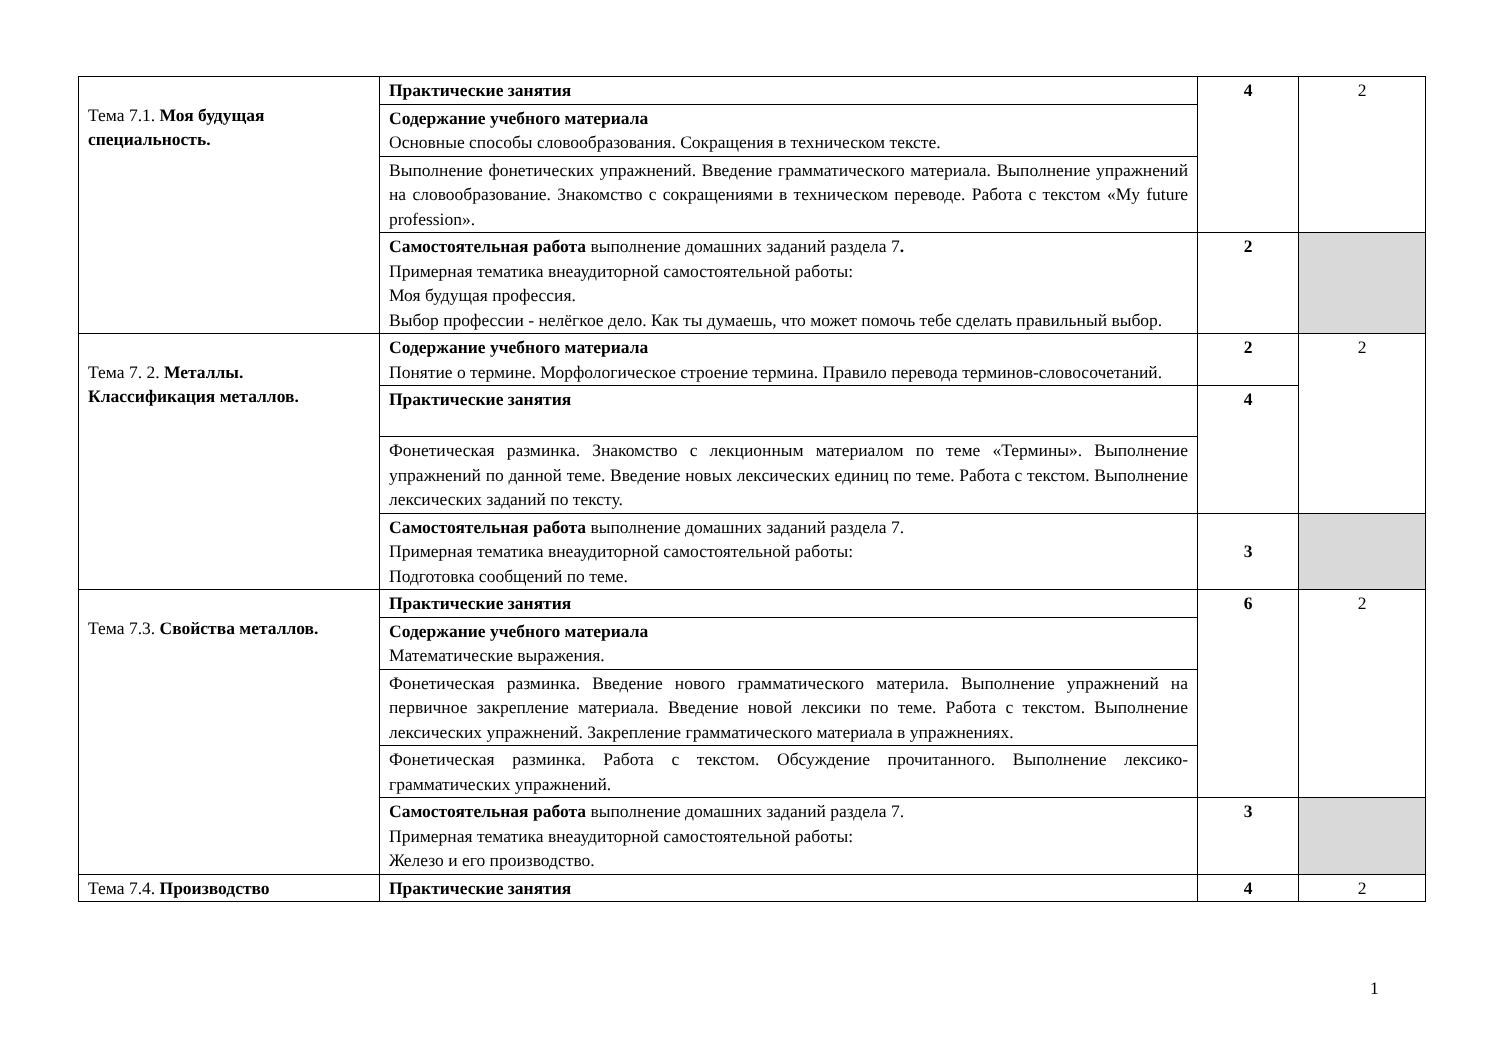| Тема 7.1. Моя будущая специальность. | Практические занятия | 4 | 2 |
| | Содержание учебного материала Основные способы словообразования. Сокращения в техническом тексте. | | |
| | Выполнение фонетических упражнений. Введение грамматического материала. Выполнение упражнений на словообразование. Знакомство с сокращениями в техническом переводе. Работа с текстом «My future profession». | | |
| | Самостоятельная работа выполнение домашних заданий раздела 7 . Примерная тематика внеаудиторной самостоятельной работы: Моя будущая профессия. Выбор профессии - нелёгкое дело. Как ты думаешь, что может помочь тебе сделать правильный выбор. | 2 | |
| Тема 7. 2. Металлы. Классификация металлов. | Содержание учебного материала Понятие о термине. Морфологическое строение термина. Правило перевода терминов-словосочетаний. | 2 | 2 |
| | Практические занятия | 4 | |
| | Фонетическая разминка. Знакомство с лекционным материалом по теме «Термины». Выполнение упражнений по данной теме. Введение новых лексических единиц по теме. Работа с текстом. Выполнение лексических заданий по тексту. | | |
| | Самостоятельная работа выполнение домашних заданий раздела 7. Примерная тематика внеаудиторной самостоятельной работы: Подготовка сообщений по теме. | 3 | |
| Тема 7.3. Свойства металлов. | Практические занятия | 6 | 2 |
| | Содержание учебного материала Математические выражения. | | |
| | Фонетическая разминка. Введение нового грамматического материла. Выполнение упражнений на первичное закрепление материала. Введение новой лексики по теме. Работа с текстом. Выполнение лексических упражнений. Закрепление грамматического материала в упражнениях. | | |
| | Фонетическая разминка. Работа с текстом. Обсуждение прочитанного. Выполнение лексико-грамматических упражнений. | | |
| | Самостоятельная работа выполнение домашних заданий раздела 7. Примерная тематика внеаудиторной самостоятельной работы: Железо и его производство. | 3 | |
| Тема 7.4. Производство | Практические занятия | 4 | 2 |
1